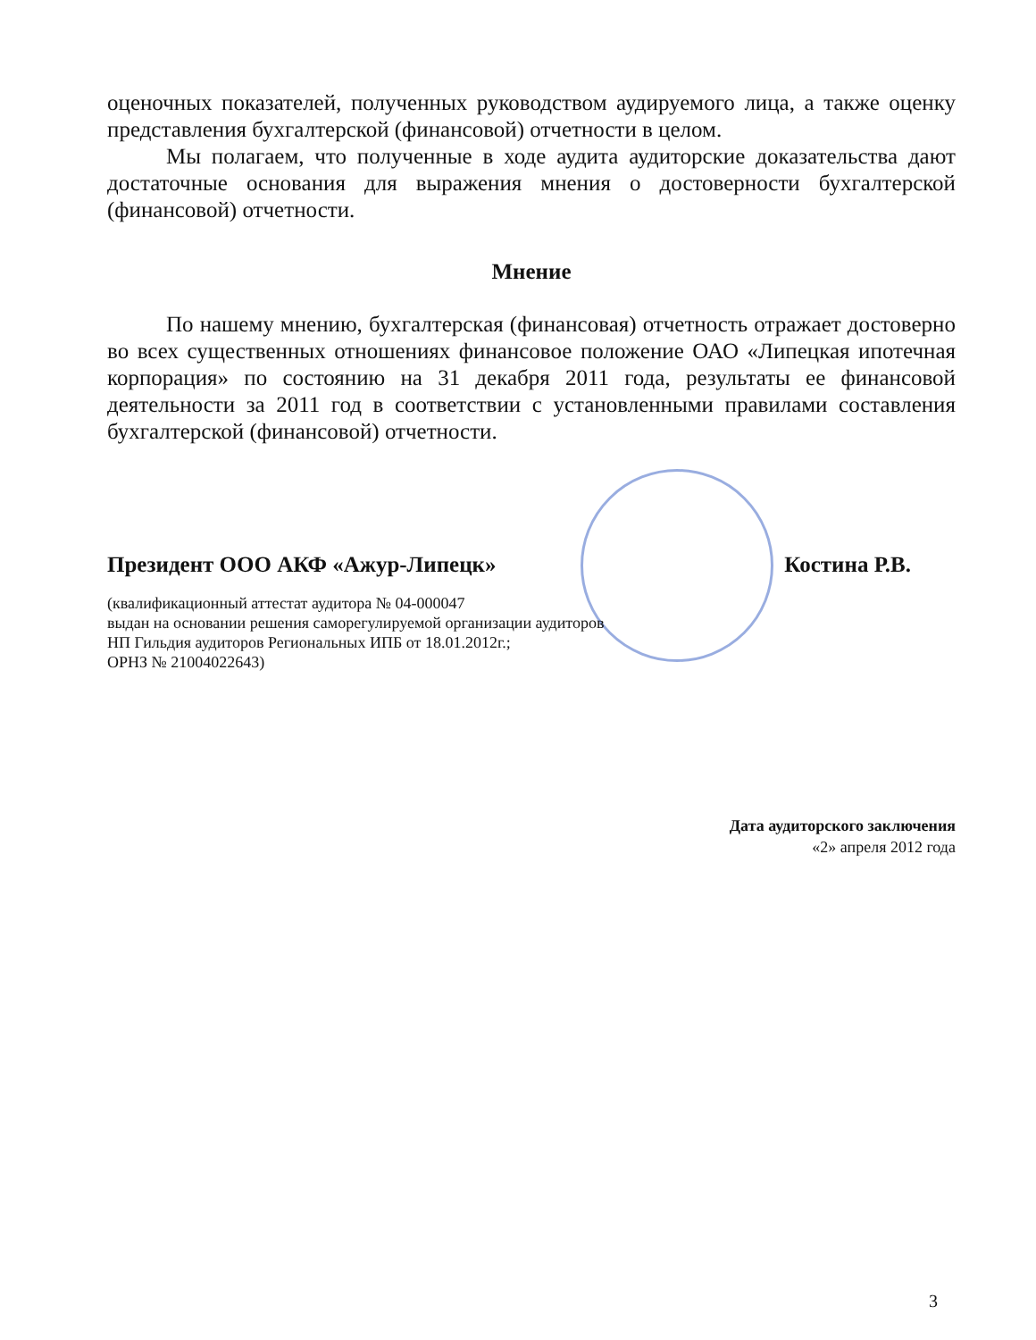оценочных показателей, полученных руководством аудируемого лица, а также оценку представления бухгалтерской (финансовой) отчетности в целом.
Мы полагаем, что полученные в ходе аудита аудиторские доказательства дают достаточные основания для выражения мнения о достоверности бухгалтерской (финансовой) отчетности.
Мнение
По нашему мнению, бухгалтерская (финансовая) отчетность отражает достоверно во всех существенных отношениях финансовое положение ОАО «Липецкая ипотечная корпорация» по состоянию на 31 декабря 2011 года, результаты ее финансовой деятельности за 2011 год в соответствии с установленными правилами составления бухгалтерской (финансовой) отчетности.
Президент ООО АКФ «Ажур-Липецк» Костина Р.В.
(квалификационный аттестат аудитора № 04-000047
выдан на основании решения саморегулируемой организации аудиторов
НП Гильдия аудиторов Региональных ИПБ от 18.01.2012г.;
ОРНЗ № 21004022643)
Дата аудиторского заключения
«2» апреля 2012 года
3